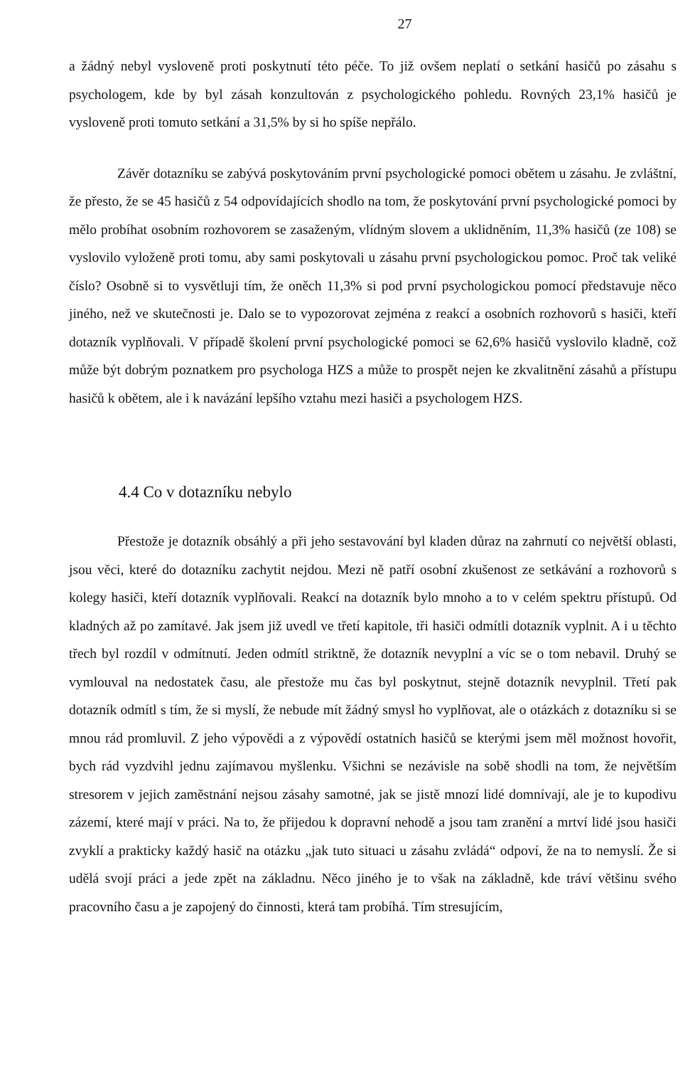27
a žádný nebyl vysloveně proti poskytnutí této péče. To již ovšem neplatí o setkání hasičů po zásahu s psychologem, kde by byl zásah konzultován z psychologického pohledu. Rovných 23,1% hasičů je vysloveně proti tomuto setkání a 31,5% by si ho spíše nepřálo.
Závěr dotazníku se zabývá poskytováním první psychologické pomoci obětem u zásahu. Je zvláštní, že přesto, že se 45 hasičů z 54 odpovídajících shodlo na tom, že poskytování první psychologické pomoci by mělo probíhat osobním rozhovorem se zasaženým, vlídným slovem a uklidněním, 11,3% hasičů (ze 108) se vyslovilo vyloženě proti tomu, aby sami poskytovali u zásahu první psychologickou pomoc. Proč tak veliké číslo? Osobně si to vysvětluji tím, že oněch 11,3% si pod první psychologickou pomocí představuje něco jiného, než ve skutečnosti je. Dalo se to vypozorovat zejména z reakcí a osobních rozhovorů s hasiči, kteří dotazník vyplňovali. V případě školení první psychologické pomoci se 62,6% hasičů vyslovilo kladně, což může být dobrým poznatkem pro psychologa HZS a může to prospět nejen ke zkvalitnění zásahů a přístupu hasičů k obětem, ale i k navázání lepšího vztahu mezi hasiči a psychologem HZS.
4.4 Co v dotazníku nebylo
Přestože je dotazník obsáhlý a při jeho sestavování byl kladen důraz na zahrnutí co největší oblasti, jsou věci, které do dotazníku zachytit nejdou. Mezi ně patří osobní zkušenost ze setkávání a rozhovorů s kolegy hasiči, kteří dotazník vyplňovali. Reakcí na dotazník bylo mnoho a to v celém spektru přístupů. Od kladných až po zamítavé. Jak jsem již uvedl ve třetí kapitole, tři hasiči odmítli dotazník vyplnit. A i u těchto třech byl rozdíl v odmítnutí. Jeden odmítl striktně, že dotazník nevyplní a víc se o tom nebavil. Druhý se vymlouval na nedostatek času, ale přestože mu čas byl poskytnut, stejně dotazník nevyplnil. Třetí pak dotazník odmítl s tím, že si myslí, že nebude mít žádný smysl ho vyplňovat, ale o otázkách z dotazníku si se mnou rád promluvil. Z jeho výpovědi a z výpovědí ostatních hasičů se kterými jsem měl možnost hovořit, bych rád vyzdvihl jednu zajímavou myšlenku. Všichni se nezávisle na sobě shodli na tom, že největším stresorem v jejich zaměstnání nejsou zásahy samotné, jak se jistě mnozí lidé domnívají, ale je to kupodivu zázemí, které mají v práci. Na to, že přijedou k dopravní nehodě a jsou tam zranění a mrtví lidé jsou hasiči zvyklí a prakticky každý hasič na otázku „jak tuto situaci u zásahu zvládá“ odpoví, že na to nemyslí. Že si udělá svojí práci a jede zpět na základnu. Něco jiného je to však na základně, kde tráví většinu svého pracovního času a je zapojený do činnosti, která tam probíhá. Tím stresujícím,